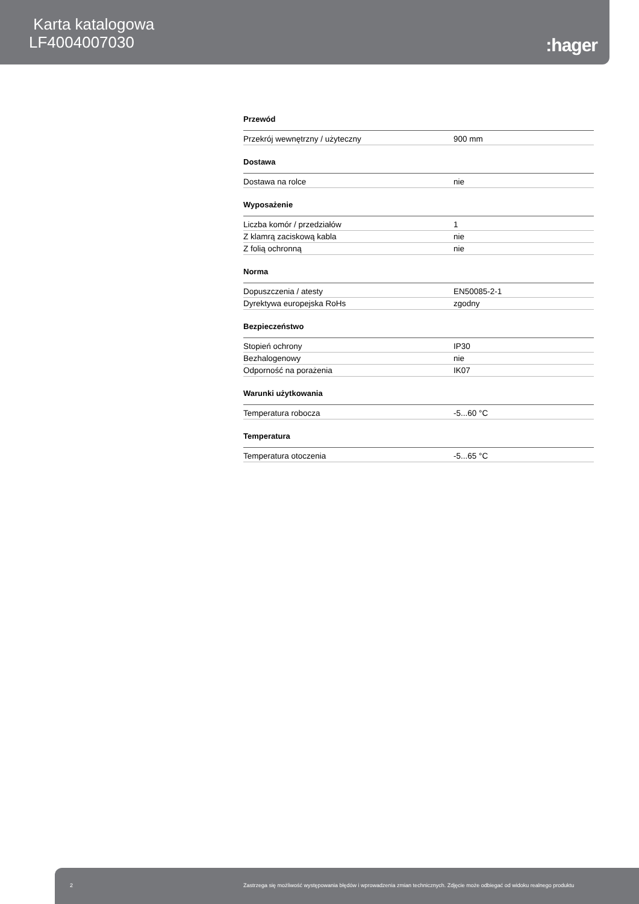Karta katalogowa
LF4004007030
:hager
Przewód
| Przekrój wewnętrzny / użyteczny | 900 mm |
Dostawa
| Dostawa na rolce | nie |
Wyposażenie
| Liczba komór / przedziałów | 1 |
| Z klamrą zaciskową kabla | nie |
| Z folią ochronną | nie |
Norma
| Dopuszczenia / atesty | EN50085-2-1 |
| Dyrektywa europejska RoHs | zgodny |
Bezpieczeństwo
| Stopień ochrony | IP30 |
| Bezhalogenowy | nie |
| Odporność na porażenia | IK07 |
Warunki użytkowania
| Temperatura robocza | -5...60 °C |
Temperatura
| Temperatura otoczenia | -5...65 °C |
2 Zastrzega się możliwość występowania błędów i wprowadzenia zmian technicznych. Zdjęcie może odbiegać od widoku realnego produktu